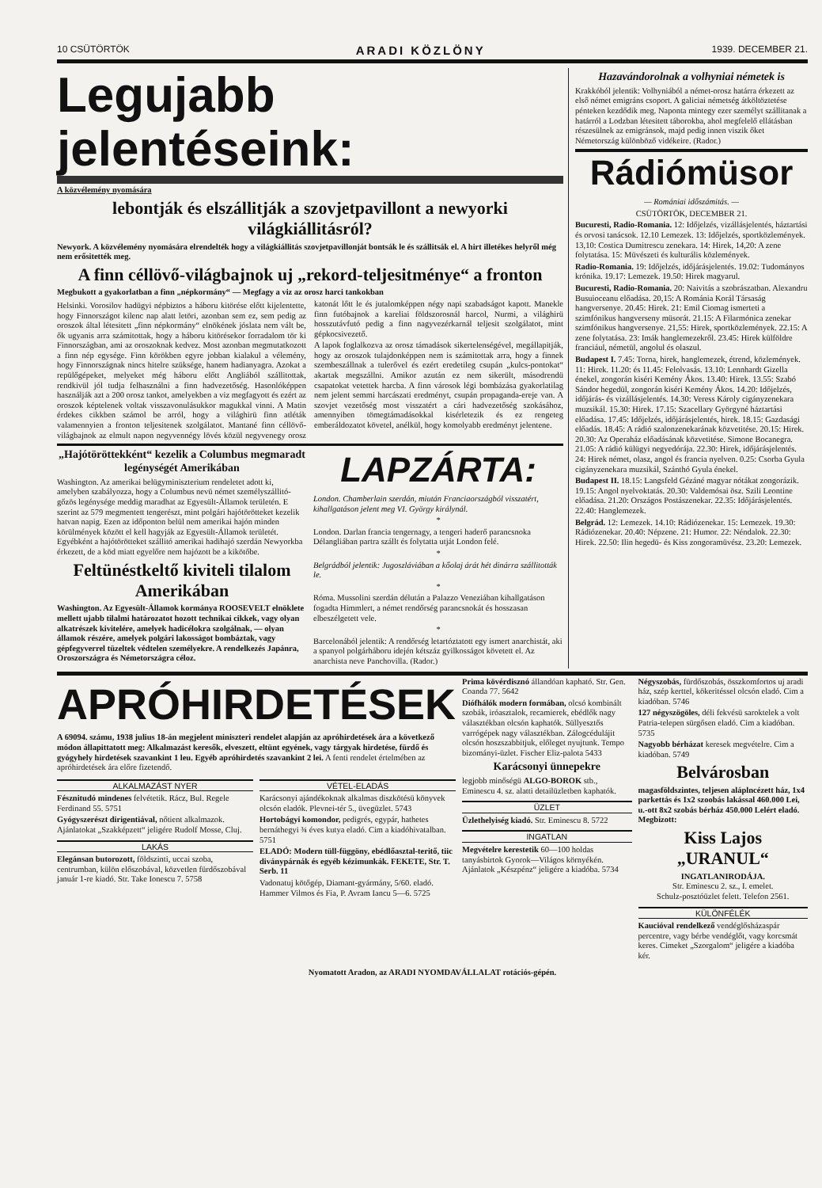10 CSÜTÖRTÖK ARADI KÖZLÖNY 1939. DECEMBER 21.
Legujabb jelentéseink:
A közvélemény nyomására
lebontják és elszállitják a szovjetpavillont a newyorki világkiállitásról?
Newyork. A közvélemény nyomására elrendelték hogy a világkiállitás szovjetpavillonját bontsák le és szállitsák el. A hirt illetékes helyről még nem erősitették meg.
A finn céllövő-világbajnok uj „rekord-teljesitménye“ a fronton
Megbukott a gyakorlatban a finn „népkormány“ — Megfagy a viz az orosz harci tankokban
Helsinki. Vorosilov hadügyi népbiztos a háboru kitörése előtt kijelentette, hogy Finnországot kilenc nap alatt letöri, azonban sem ez, sem pedig az oroszok által létesitett „finn népkormány“ elnökének jóslata nem vált be, ők ugyanis arra számitottak, hogy a háboru kitörésekor forradalom tör ki Finnországban, ami az oroszoknak kedvez. Most azonban megmutatkozott a finn nép egysége. Finn körökben egyre jobban kialakul a vélemény, hogy Finnországnak nincs hitelre szüksége, hanem hadianyagra. Azokat a repülőgépeket, melyeket még háboru előtt Angliából szállitottak, rendkivül jól tudja felhasználni a finn hadvezetőség. Hasonlóképpen használják azt a 200 orosz tankot, amelyekben a viz megfagyott és ezért az oroszok képtelenek voltak visszavonulásukkor magukkal vinni. A Matin érdekes cikkben számol be arról, hogy a világhirü finn atléták valamennyien a fronton teljesitenek szolgálatot. Mantané finn céllövő-világbajnok az elmult napon negyvennégy lövés közül negyvenegy orosz katonát lőtt le és jutalomképpen négy napi szabadságot kapott. Manekle finn futóbajnok a kareliai földszorosnál harcol, Nurmi, a világhirü hosszutávfutó pedig a finn nagyvezérkarnál teljesit szolgálatot, mint gépkocsivezető.
A lapok foglalkozva az orosz támadások sikertelenségével, megállapitják, hogy az oroszok tulajdonképpen nem is számitottak arra, hogy a finnek szembeszállnak a tulerővel és ezért eredetileg csupán „kulcs-pontokat“ akartak megszállni. Amikor azután ez nem sikerült, másodrendü csapatokat vetettek harcba. A finn városok légi bombázása gyakorlatilag nem jelent semmi harcászati eredményt, csupán propaganda-ereje van. A szovjet vezetőség most visszatért a cári hadvezetőség szokásához, amennyiben tömegtámadásokkal kisérletezik és ez rengeteg emberáldozatot követel, anélkül, hogy komolyabb eredményt jelentene.
„Hajótöröttekként“ kezelik a Columbus megmaradt legénységét Amerikában
Washington. Az amerikai belügyminiszterium rendeletet adott ki, amelyben szabályozza, hogy a Columbus nevü német személyszállitó-gőzös legénysége meddig maradhat az Egyesült-Államok területén. E szerint az 579 megmentett tengerészt, mint polgári hajótörötteket kezelik hatvan napig. Ezen az időponton belül nem amerikai hajón minden körülmények között el kell hagyják az Egyesült-Államok területét. Egyébként a hajótörötteket szállitó amerikai hadihajó szerdán Newyorkba érkezett, de a köd miatt egyelőre nem hajózott be a kikötőbe.
Feltünéstkeltő kiviteli tilalom Amerikában
Washington. Az Egyesült-Államok kormánya ROOSEVELT elnöklete mellett ujabb tilalmi határozatot hozott technikai cikkek, vagy olyan alkatrészek kivitelére, amelyek hadicélokra szolgálnak, — olyan államok részére, amelyek polgári lakosságot bombáztak, vagy gépfegyverrel tüzeltek védtelen személyekre. A rendelkezés Japánra, Oroszországra és Németországra céloz.
LAPZÁRTA:
London. Chamberlain szerdán, miután Franciaországból visszatért, kihallgatáson jelent meg VI. György királynál.
*
London. Darlan francia tengernagy, a tengeri haderő parancsnoka Délangliában partra szállt és folytatta utját London felé.
*
Belgrádból jelentik: Jugoszláviában a kőolaj árát hét dinárra szállitották le.
*
Róma. Mussolini szerdán délután a Palazzo Veneziában kihallgatáson fogadta Himmlert, a német rendőrség parancsnokát és hosszasan elbeszélgetett vele.
*
Barcelonából jelentik: A rendőrség letartóztatott egy ismert anarchistát, aki a spanyol polgárháboru idején kétszáz gyilkosságot követett el. Az anarchista neve Panchovilla. (Rador.)
Hazavándorolnak a volhyniai németek is
Krakkóból jelentik: Volhyniából a német-orosz határra érkezett az első német emigráns csoport. A galiciai németség átköltöztetése pénteken kezdődik meg. Naponta mintegy ezer személyt szállitanak a határról a Lodzban létesitett táborokba, ahol megfelelő ellátásban részesülnek az emigránsok, majd pedig innen viszik őket Németország különböző vidékeire. (Rador.)
Rádiómüsor
— Romániai időszámitás. —
CSÜTÖRTÖK, DECEMBER 21.
Bucuresti, Radio-Romania. 12: Időjelzés, vizállásjelentés, háztartási és orvosi tanácsok. 12.10 Lemezek. 13: Időjelzés, sportközlemények. 13,10: Costica Dumitrescu zenekara. 14: Hirek, 14,20: A zene folytatása. 15: Müvészeti és kulturális közlemények.
Radio-Romania. 19: Időjelzés, időjárásjelentés. 19.02: Tudományos krónika. 19.17: Lemezek. 19.50: Hirek magyarul.
Bucuresti, Radio-Romania. 20: Naivitás a szobrászatban. Alexandru Busuioceanu előadása. 20,15: A Románia Korál Társaság hangversenye. 20.45: Hirek. 21: Emil Ciomag ismerteti a szimfónikus hangverseny müsorát. 21.15: A Filarmónica zenekar szimfónikus hangversenye. 21,55: Hirek, sportközlemények. 22.15: A zene folytatása. 23: Imák hanglemezekről. 23.45: Hirek külföldre franciául, németül, angolul és olaszul.
Budapest I. 7.45: Torna, hirek, hanglemezek, étrend, közlemények. 11: Hirek. 11.20: és 11.45: Felolvasás. 13.10: Lennhardt Gizella énekel, zongorán kiséri Kemény Ákos. 13.40: Hirek. 13.55: Szabó Sándor hegedül, zongorán kiséri Kemény Ákos. 14.20: Időjelzés, időjárás- és vizállásjelentés. 14.30: Veress Károly cigányzenekara muzsikál. 15.30: Hirek. 17.15: Szacellary Györgyné háztartási előadása. 17.45: Időjelzés, időjárásjelentés, hirek. 18.15: Gazdasági előadás. 18.45: A rádió szalonzenekarának közvetitése. 20.15: Hirek. 20.30: Az Operaház előadásának közvetitése. Simone Bocanegra. 21.05: A rádió külügyi negyedórája. 22.30: Hirek, időjárásjelentés. 24: Hirek német, olasz, angol és francia nyelven. 0.25: Csorba Gyula cigányzenekara muzsikál, Szánthó Gyula énekel.
Budapest II. 18.15: Langsfeld Gézáné magyar nótákat zongorázik. 19.15: Angol nyelvoktatás. 20.30: Valdemósai ösz. Szili Leontine előadása. 21.20: Országos Postászenekar. 22.35: Időjárásjelentés. 22.40: Hanglemezek.
Belgrád. 12: Lemezek. 14.10: Rádiózenekar. 15: Lemezek. 19.30: Rádiózenekar. 20.40: Népzene. 21: Humor. 22: Néndalok. 22.30: Hirek. 22.50: Ilin hegedü- és Kiss zongoramüvész. 23.20: Lemezek.
APRÓHIRDETÉSEK
A 69094. számu, 1938 julius 18-án megjelent miniszteri rendelet alapján az apróhirdetések ára a következő módon állapittatott meg: Alkalmazást keresők, elveszett, eltünt egyének, vagy tárgyak hirdetése, fürdő és gyógyhely hirdetések szavankint 1 leu. Egyéb apróhirdetés szavankint 2 lei. A fenti rendelet értelmében az apróhirdetések ára előre fizetendő.
ALKALMAZÁST NYER
Fésznitudó mindenes felvétetik. Rácz, Bul. Regele Ferdinand 55. 5751
Gyógyszerészt dirigentiával, nőtient alkalmazok. Ajánlatokat „Szakképzett“ jeligére Rudolf Mosse, Cluj.
LAKÁS
Elegánsan butorozott, földszinti, uccai szoba, centrumban, külön előszobával, közvetlen fürdőszobával január 1-re kiadó. Str. Take Ionescu 7. 5758
VÉTEL-ELADÁS
Karácsonyi ajándékoknak alkalmas diszkötésü könyvek olcsón eladók. Plevnei-tér 5., üvegüzlet. 5743
Hortobágyi komondor, pedigrés, egypár, hathetes bernáthegyi ¾ éves kutya eladó. Cim a kiadóhivatalban. 5751
ELADÓ: Modern tüll-függöny, ebédlőasztal-teritő, tiic diványpárnák és egyéb kézimunkák. FEKETE, Str. T. Serb. 11
Vadonatuj kötőgép, Diamant-gyármány, 5/60. eladó. Hammer Vilmos és Fia, P. Avram Iancu 5—6. 5725
Prima kövérdisznó állandóan kapható. Str. Gen. Coanda 77. 5642
Diófhálók modern formában, olcsó kombinált szobák, iróasztalok, recamierek, ebédlők nagy választékban olcsón kaphatók. Süllyesztős varrógépek nagy választékban. Zálogcédulájit olcsón hoszszabbitjuk, előleget nyujtunk. Tempo bizományi-üzlet. Fischer Eliz-palota 5433
Karácsonyi ünnepekre
legjobb minőségü ALGO-BOROK stb., Eminescu 4. sz. alatti detailüzletben kaphatók.
ÜZLET
Üzlethelyiség kiadó. Str. Eminescu 8. 5722
INGATLAN
Megvételre kerestetik 60—100 holdas tanyásbirtok Gyorok—Világos környékén. Ajánlatok „Készpénz“ jeligére a kiadóba. 5734
Négyszobás, fürdőszobás, összkomfortos uj aradi ház, szép kerttel, kökeritéssel olcsón eladó. Cim a kiadóban. 5746
127 négyszögöles, déli fekvésü saroktelek a volt Patria-telepen sürgősen eladó. Cim a kiadóban. 5735
Nagyobb bérházat keresek megvételre. Cim a kiadóban. 5749
Belvárosban
magasföldszintes, teljesen aláplncézett ház, 1x4 parkettás és 1x2 szoobás lakással 460.000 Lei, u.-ott 8x2 szobás bérház 450.000 Lelért eladó. Megbizott:
Kiss Lajos „URANUL“
INGATLANIRODÁJA.
Str. Eminescu 2. sz., I. emelet.
Schulz-posztóüzlet felett. Telefon 2561.
KÜLÖNFÉLÉK
Kaucióval rendelkező vendéglősházaspár percentre, vagy bérbe vendéglőt, vagy korcsmát keres. Cimeket „Szorgalom“ jeligére a kiadóba kér.
Nyomatott Aradon, az ARADI NYOMDAVÁLLALAT rotációs-gépén.